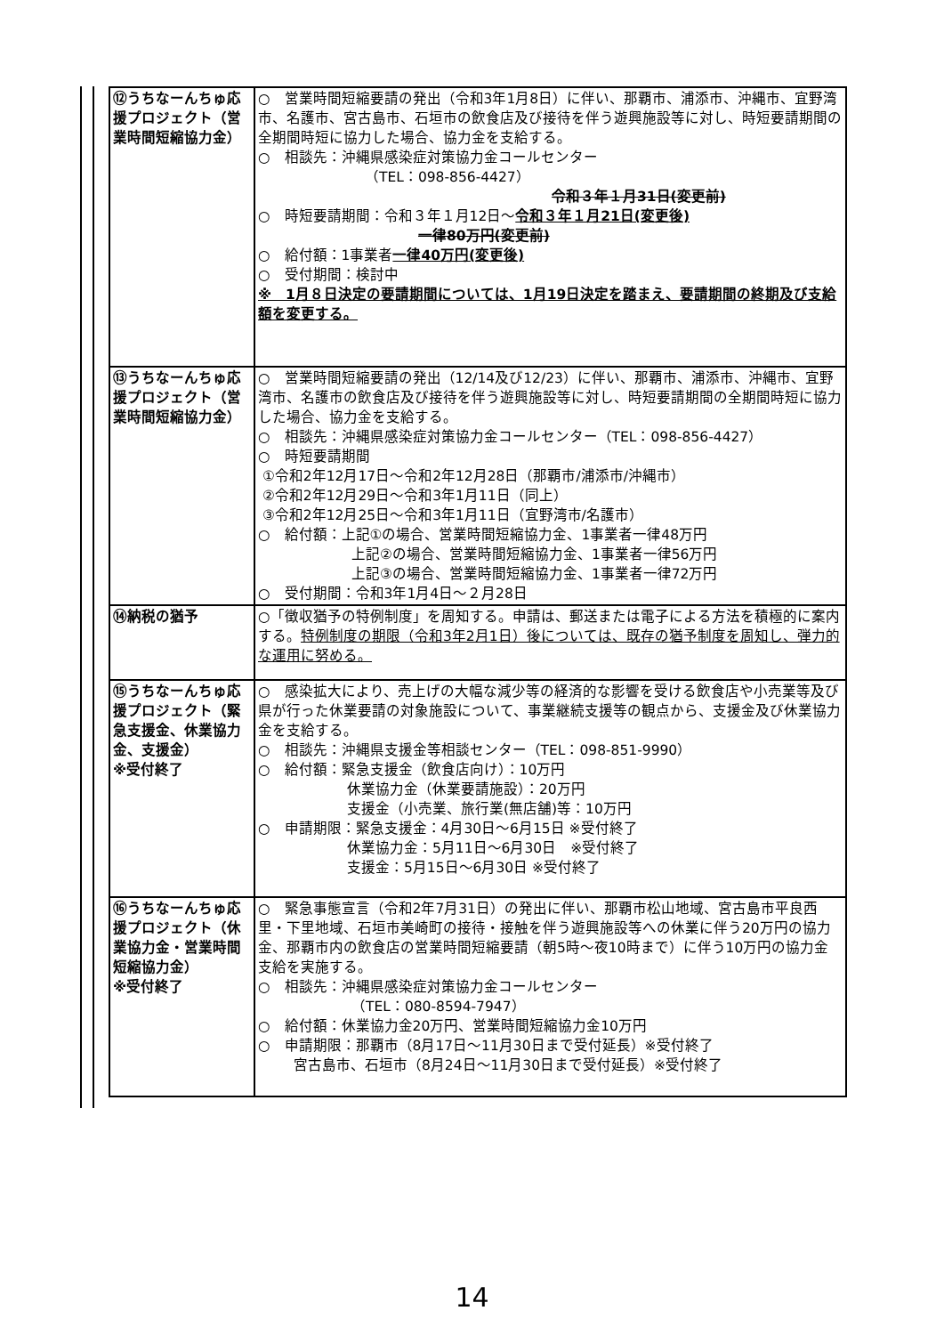| ⑫うちなーんちゅ応援プロジェクト（営業時間短縮協力金） | ○ 営業時間短縮要請の発出（令和3年1月8日）に伴い、那覇市、浦添市、沖縄市、宜野湾市、名護市、宮古島市、石垣市の飲食店及び接待を伴う遊興施設等に対し、時短要請期間の全期間時短に協力した場合、協力金を支給する。 ○ 相談先：沖縄県感染症対策協力金コールセンター （TEL：098-856-4427） 令和３年１月31日(変更前) ○ 時短要請期間：令和３年１月12日～ 令和３年１月21日(変更後) 一律80万円(変更前) ○ 給付額：1事業者 一律40万円(変更後) ○ 受付期間：検討中 ※ 1月８日決定の要請期間については、1月19日決定を踏まえ、要請期間の終期及び支給額を変更する。 |
| ⑬うちなーんちゅ応援プロジェクト（営業時間短縮協力金） | ○ 営業時間短縮要請の発出（12/14及び12/23）に伴い、那覇市、浦添市、沖縄市、宜野湾市、名護市の飲食店及び接待を伴う遊興施設等に対し、時短要請期間の全期間時短に協力した場合、協力金を支給する。 ○ 相談先：沖縄県感染症対策協力金コールセンター（TEL：098-856-4427） ○ 時短要請期間 ①令和2年12月17日～令和2年12月28日（那覇市/浦添市/沖縄市） ②令和2年12月29日～令和3年1月11日（同上） ③令和2年12月25日～令和3年1月11日（宜野湾市/名護市） ○ 給付額：上記①の場合、営業時間短縮協力金、1事業者一律48万円 上記②の場合、営業時間短縮協力金、1事業者一律56万円 上記③の場合、営業時間短縮協力金、1事業者一律72万円 ○ 受付期間：令和3年1月4日～２月28日 |
| ⑭納税の猶予 | ○「徴収猶予の特例制度」を周知する。申請は、郵送または電子による方法を積極的に案内する。 特例制度の期限（令和3年2月1日）後については、既存の猶予制度を周知し、弾力的な運用に努める。 |
| ⑮うちなーんちゅ応援プロジェクト（緊急支援金、休業協力金、支援金） ※受付終了 | ○ 感染拡大により、売上げの大幅な減少等の経済的な影響を受ける飲食店や小売業等及び県が行った休業要請の対象施設について、事業継続支援等の観点から、支援金及び休業協力金を支給する。 ○ 相談先：沖縄県支援金等相談センター（TEL：098-851-9990） ○ 給付額：緊急支援金（飲食店向け）：10万円 休業協力金（休業要請施設）：20万円 支援金（小売業、旅行業(無店舗)等：10万円 ○ 申請期限：緊急支援金：4月30日～6月15日 ※受付終了 休業協力金：5月11日～6月30日 ※受付終了 支援金：5月15日～6月30日 ※受付終了 |
| ⑯うちなーんちゅ応援プロジェクト（休業協力金・営業時間短縮協力金） ※受付終了 | ○ 緊急事態宣言（令和2年7月31日）の発出に伴い、那覇市松山地域、宮古島市平良西里・下里地域、石垣市美崎町の接待・接触を伴う遊興施設等への休業に伴う20万円の協力金、那覇市内の飲食店の営業時間短縮要請（朝5時～夜10時まで）に伴う10万円の協力金支給を実施する。 ○ 相談先：沖縄県感染症対策協力金コールセンター （TEL：080-8594-7947） ○ 給付額：休業協力金20万円、営業時間短縮協力金10万円 ○ 申請期限：那覇市（8月17日～11月30日まで受付延長）※受付終了 宮古島市、石垣市（8月24日～11月30日まで受付延長）※受付終了 |
14